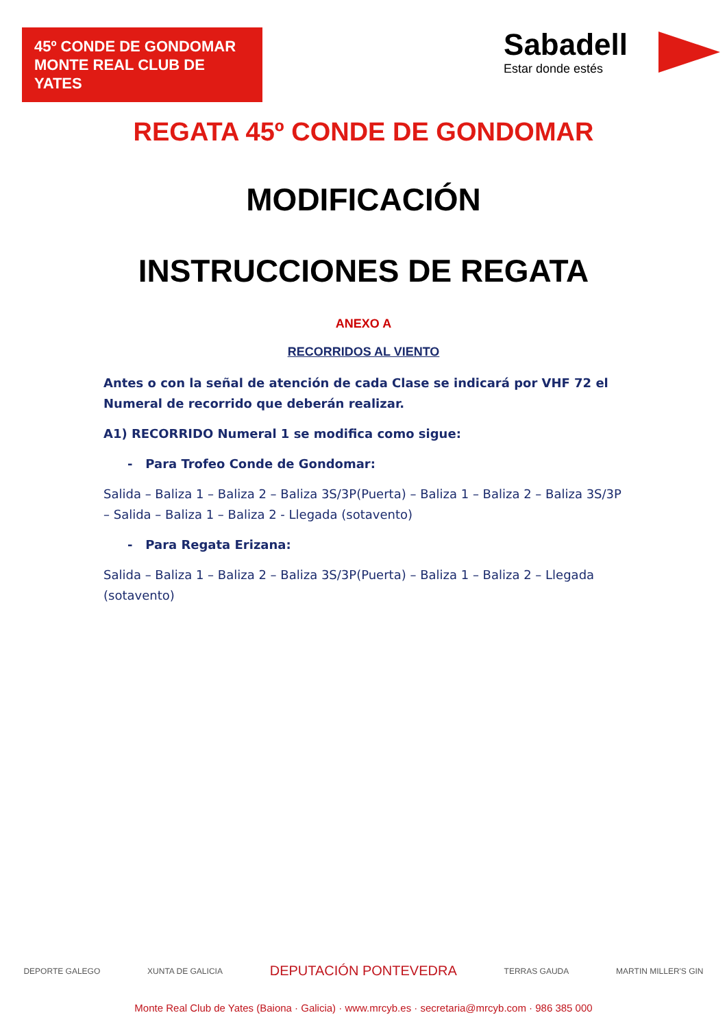45º CONDE DE GONDOMAR
MONTE REAL CLUB DE YATES
Sabadell
Estar donde estés
REGATA 45º CONDE DE GONDOMAR
MODIFICACIÓN
INSTRUCCIONES DE REGATA
ANEXO A
RECORRIDOS AL VIENTO
Antes o con la señal de atención de cada Clase se indicará por VHF 72 el Numeral de recorrido que deberán realizar.
A1) RECORRIDO Numeral 1 se modifica como sigue:
- Para Trofeo Conde de Gondomar:
Salida – Baliza 1 – Baliza 2 – Baliza 3S/3P(Puerta) – Baliza 1 – Baliza 2 – Baliza 3S/3P – Salida – Baliza 1 – Baliza 2 - Llegada (sotavento)
- Para Regata Erizana:
Salida – Baliza 1 – Baliza 2 – Baliza 3S/3P(Puerta) – Baliza 1 – Baliza 2 – Llegada (sotavento)
DEPORTE GALEGO XUNTA DE GALICIA DEPUTACIÓN PONTEVEDRA TERRAS GAUDA MARTIN MILLER'S GIN
Monte Real Club de Yates (Baiona · Galicia) · www.mrcyb.es · secretaria@mrcyb.com · 986 385 000